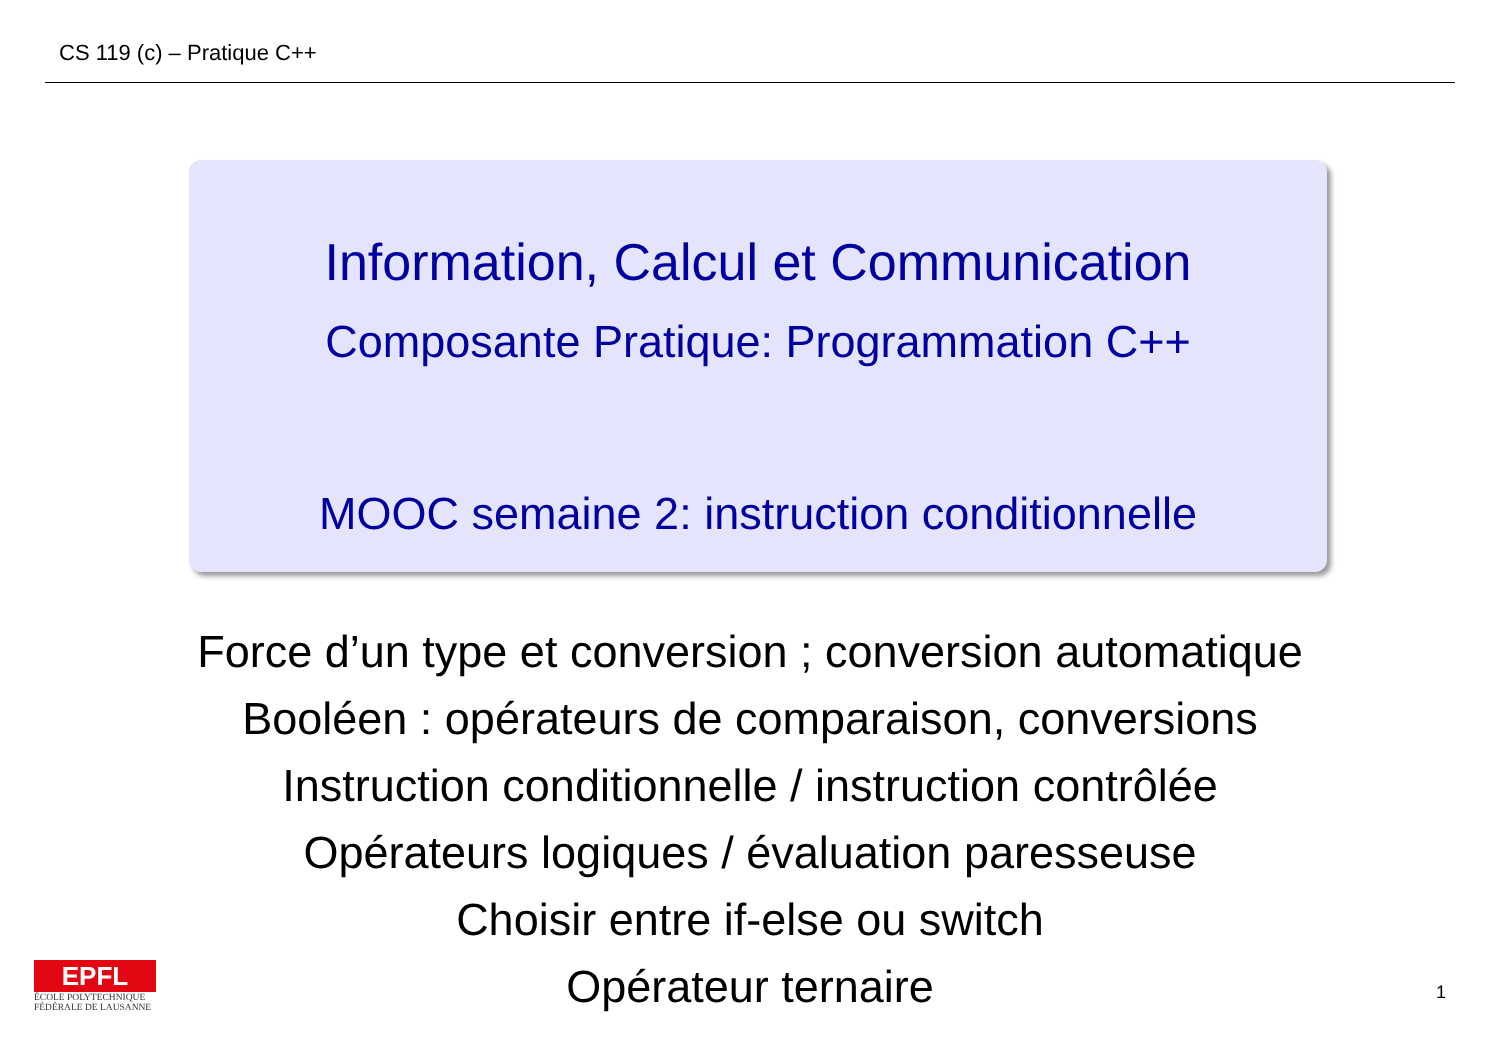CS 119 (c) – Pratique C++
Information, Calcul et Communication
Composante Pratique: Programmation C++
MOOC semaine 2: instruction conditionnelle
Force d’un type et conversion ; conversion automatique
Booléen : opérateurs de comparaison, conversions
Instruction conditionnelle / instruction contrôlée
Opérateurs logiques / évaluation paresseuse
Choisir entre if-else ou switch
Opérateur ternaire
EPFL
ÉCOLE POLYTECHNIQUE
FÉDÉRALE DE LAUSANNE
1